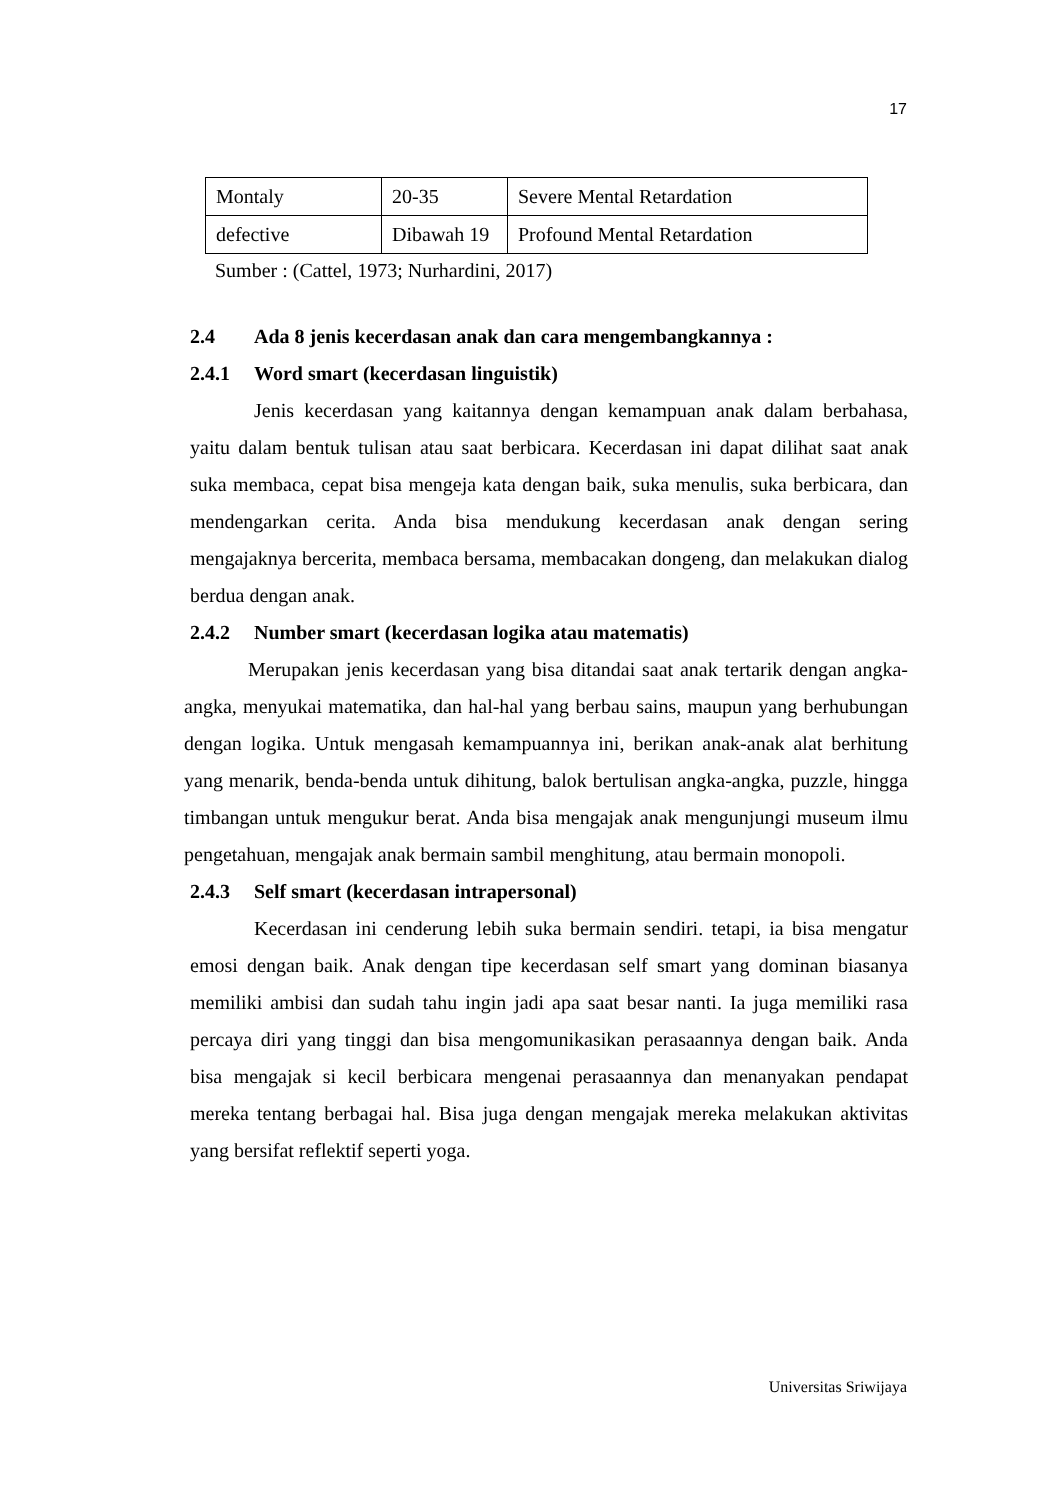17
| Montaly | 20-35 | Severe Mental Retardation |
| defective | Dibawah 19 | Profound Mental Retardation |
Sumber : (Cattel, 1973; Nurhardini, 2017)
2.4 Ada 8 jenis kecerdasan anak dan cara mengembangkannya :
2.4.1 Word smart (kecerdasan linguistik)
Jenis kecerdasan yang kaitannya dengan kemampuan anak dalam berbahasa, yaitu dalam bentuk tulisan atau saat berbicara. Kecerdasan ini dapat dilihat saat anak suka membaca, cepat bisa mengeja kata dengan baik, suka menulis, suka berbicara, dan mendengarkan cerita. Anda bisa mendukung kecerdasan anak dengan sering mengajaknya bercerita, membaca bersama, membacakan dongeng, dan melakukan dialog berdua dengan anak.
2.4.2 Number smart (kecerdasan logika atau matematis)
Merupakan jenis kecerdasan yang bisa ditandai saat anak tertarik dengan angka-angka, menyukai matematika, dan hal-hal yang berbau sains, maupun yang berhubungan dengan logika. Untuk mengasah kemampuannya ini, berikan anak-anak alat berhitung yang menarik, benda-benda untuk dihitung, balok bertulisan angka-angka, puzzle, hingga timbangan untuk mengukur berat. Anda bisa mengajak anak mengunjungi museum ilmu pengetahuan, mengajak anak bermain sambil menghitung, atau bermain monopoli.
2.4.3 Self smart (kecerdasan intrapersonal)
Kecerdasan ini cenderung lebih suka bermain sendiri. tetapi, ia bisa mengatur emosi dengan baik. Anak dengan tipe kecerdasan self smart yang dominan biasanya memiliki ambisi dan sudah tahu ingin jadi apa saat besar nanti. Ia juga memiliki rasa percaya diri yang tinggi dan bisa mengomunikasikan perasaannya dengan baik. Anda bisa mengajak si kecil berbicara mengenai perasaannya dan menanyakan pendapat mereka tentang berbagai hal. Bisa juga dengan mengajak mereka melakukan aktivitas yang bersifat reflektif seperti yoga.
Universitas Sriwijaya